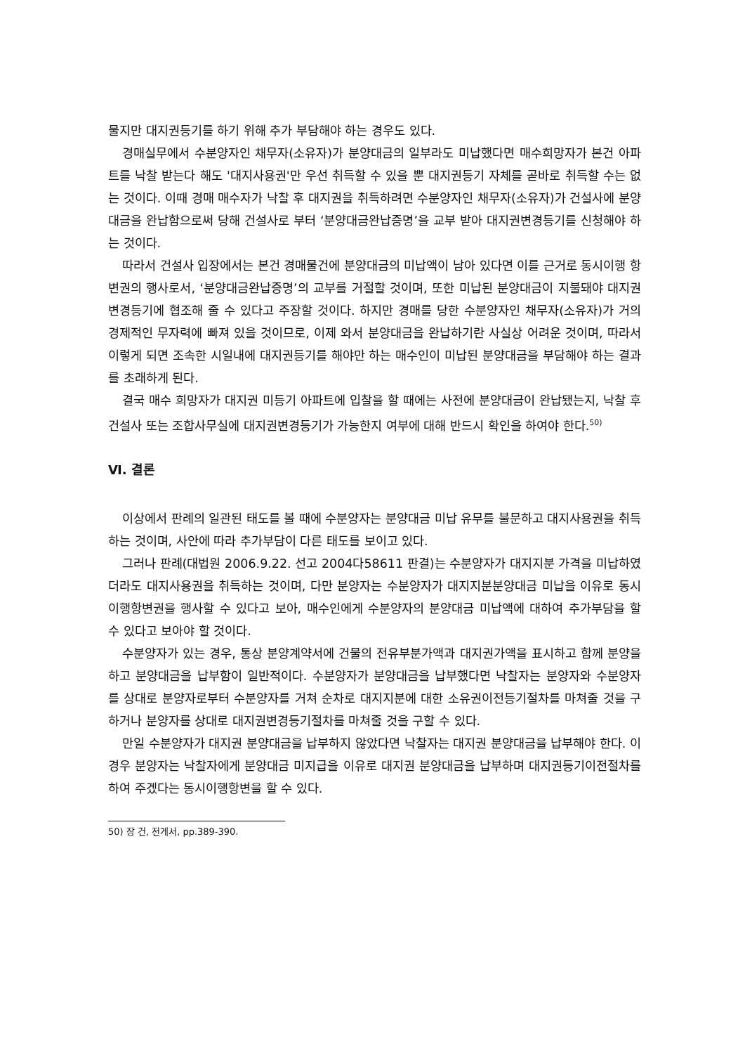물지만 대지권등기를 하기 위해 추가 부담해야 하는 경우도 있다.
경매실무에서 수분양자인 채무자(소유자)가 분양대금의 일부라도 미납했다면 매수희망자가 본건 아파트를 낙찰 받는다 해도 '대지사용권'만 우선 취득할 수 있을 뿐 대지권등기 자체를 곧바로 취득할 수는 없는 것이다. 이때 경매 매수자가 낙찰 후 대지권을 취득하려면 수분양자인 채무자(소유자)가 건설사에 분양대금을 완납함으로써 당해 건설사로 부터 ‘분양대금완납증명’을 교부 받아 대지권변경등기를 신청해야 하는 것이다.
따라서 건설사 입장에서는 본건 경매물건에 분양대금의 미납액이 남아 있다면 이를 근거로 동시이행 항변권의 행사로서, ‘분양대금완납증명’의 교부를 거절할 것이며, 또한 미납된 분양대금이 지불돼야 대지권변경등기에 협조해 줄 수 있다고 주장할 것이다. 하지만 경매를 당한 수분양자인 채무자(소유자)가 거의 경제적인 무자력에 빠져 있을 것이므로, 이제 와서 분양대금을 완납하기란 사실상 어려운 것이며, 따라서 이렇게 되면 조속한 시일내에 대지권등기를 해야만 하는 매수인이 미납된 분양대금을 부담해야 하는 결과를 초래하게 된다.
결국 매수 희망자가 대지권 미등기 아파트에 입찰을 할 때에는 사전에 분양대금이 완납됐는지, 낙찰 후 건설사 또는 조합사무실에 대지권변경등기가 가능한지 여부에 대해 반드시 확인을 하여야 한다.<sup>50)</sup>
Ⅵ. 결론
이상에서 판례의 일관된 태도를 볼 때에 수분양자는 분양대금 미납 유무를 불문하고 대지사용권을 취득하는 것이며, 사안에 따라 추가부담이 다른 태도를 보이고 있다.
그러나 판례(대법원 2006.9.22. 선고 2004다58611 판결)는 수분양자가 대지지분 가격을 미납하였더라도 대지사용권을 취득하는 것이며, 다만 분양자는 수분양자가 대지지분분양대금 미납을 이유로 동시이행항변권을 행사할 수 있다고 보아, 매수인에게 수분양자의 분양대금 미납액에 대하여 추가부담을 할 수 있다고 보아야 할 것이다.
수분양자가 있는 경우, 통상 분양계약서에 건물의 전유부분가액과 대지권가액을 표시하고 함께 분양을 하고 분양대금을 납부함이 일반적이다. 수분양자가 분양대금을 납부했다면 낙찰자는 분양자와 수분양자를 상대로 분양자로부터 수분양자를 거쳐 순차로 대지지분에 대한 소유권이전등기절차를 마쳐줄 것을 구하거나 분양자를 상대로 대지권변경등기절차를 마쳐줄 것을 구할 수 있다.
만일 수분양자가 대지권 분양대금을 납부하지 않았다면 낙찰자는 대지권 분양대금을 납부해야 한다. 이 경우 분양자는 낙찰자에게 분양대금 미지급을 이유로 대지권 분양대금을 납부하며 대지권등기이전절차를 하여 주겠다는 동시이행항변을 할 수 있다.
50) 장 건, 전게서, pp.389-390.